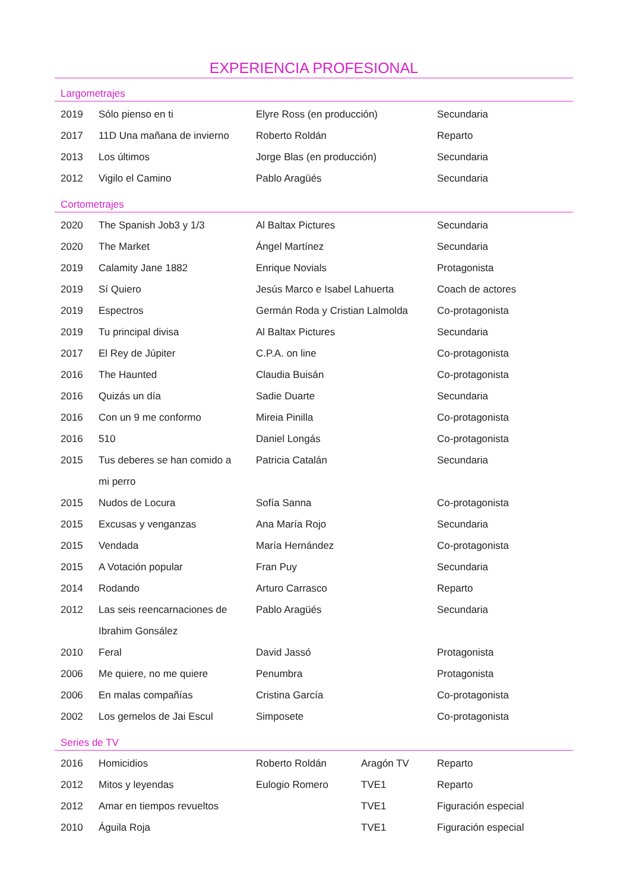EXPERIENCIA PROFESIONAL
Largometrajes
| 2019 | Sólo pienso en ti | Elyre Ross (en producción) | Secundaria |
| 2017 | 11D Una mañana de invierno | Roberto Roldán | Reparto |
| 2013 | Los últimos | Jorge Blas (en producción) | Secundaria |
| 2012 | Vigilo el Camino | Pablo Aragüés | Secundaria |
Cortometrajes
| 2020 | The Spanish Job3 y 1/3 | Al Baltax Pictures | Secundaria |
| 2020 | The Market | Ángel Martínez | Secundaria |
| 2019 | Calamity Jane 1882 | Enrique Novials | Protagonista |
| 2019 | Sí Quiero | Jesús Marco e Isabel Lahuerta | Coach de actores |
| 2019 | Espectros | Germán Roda y Cristian Lalmolda | Co-protagonista |
| 2019 | Tu principal divisa | Al Baltax Pictures | Secundaria |
| 2017 | El Rey de Júpiter | C.P.A. on line | Co-protagonista |
| 2016 | The Haunted | Claudia Buisán | Co-protagonista |
| 2016 | Quizás un día | Sadie Duarte | Secundaria |
| 2016 | Con un 9 me conformo | Mireia Pinilla | Co-protagonista |
| 2016 | 510 | Daniel Longás | Co-protagonista |
| 2015 | Tus deberes se han comido a | Patricia Catalán | Secundaria |
| | mi perro | | |
| 2015 | Nudos de Locura | Sofía Sanna | Co-protagonista |
| 2015 | Excusas y venganzas | Ana María Rojo | Secundaria |
| 2015 | Vendada | María Hernández | Co-protagonista |
| 2015 | A Votación popular | Fran Puy | Secundaria |
| 2014 | Rodando | Arturo Carrasco | Reparto |
| 2012 | Las seis reencarnaciones de | Pablo Aragüés | Secundaria |
| | Ibrahim Gonsález | | |
| 2010 | Feral | David Jassó | Protagonista |
| 2006 | Me quiere, no me quiere | Penumbra | Protagonista |
| 2006 | En malas compañías | Cristina García | Co-protagonista |
| 2002 | Los gemelos de Jai Escul | Simposete | Co-protagonista |
Series de TV
| 2016 | Homicidios | Roberto Roldán | Aragón TV | Reparto |
| 2012 | Mitos y leyendas | Eulogio Romero | TVE1 | Reparto |
| 2012 | Amar en tiempos revueltos | | TVE1 | Figuración especial |
| 2010 | Águila Roja | | TVE1 | Figuración especial |